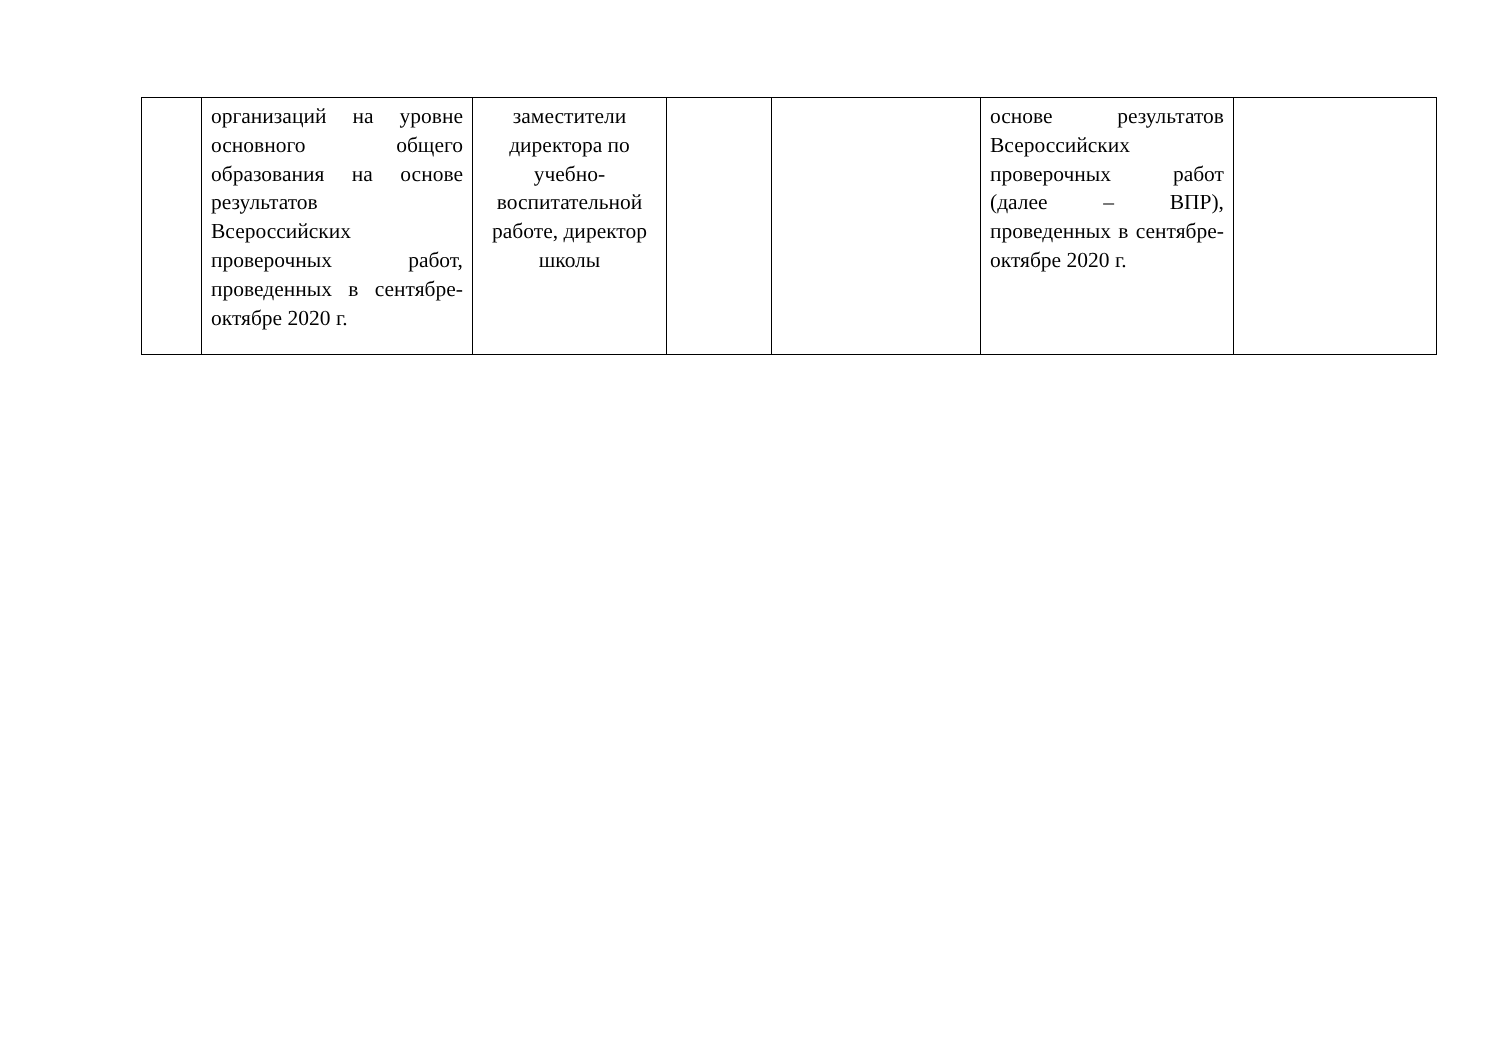| | организаций на уровне основного общего образования на основе результатов Всероссийских проверочных работ, проведенных в сентябре-октябре 2020 г. | заместители директора по учебно-воспитательной работе, директор школы | | | основе результатов Всероссийских проверочных работ (далее – ВПР), проведенных в сентябре-октябре 2020 г. | |